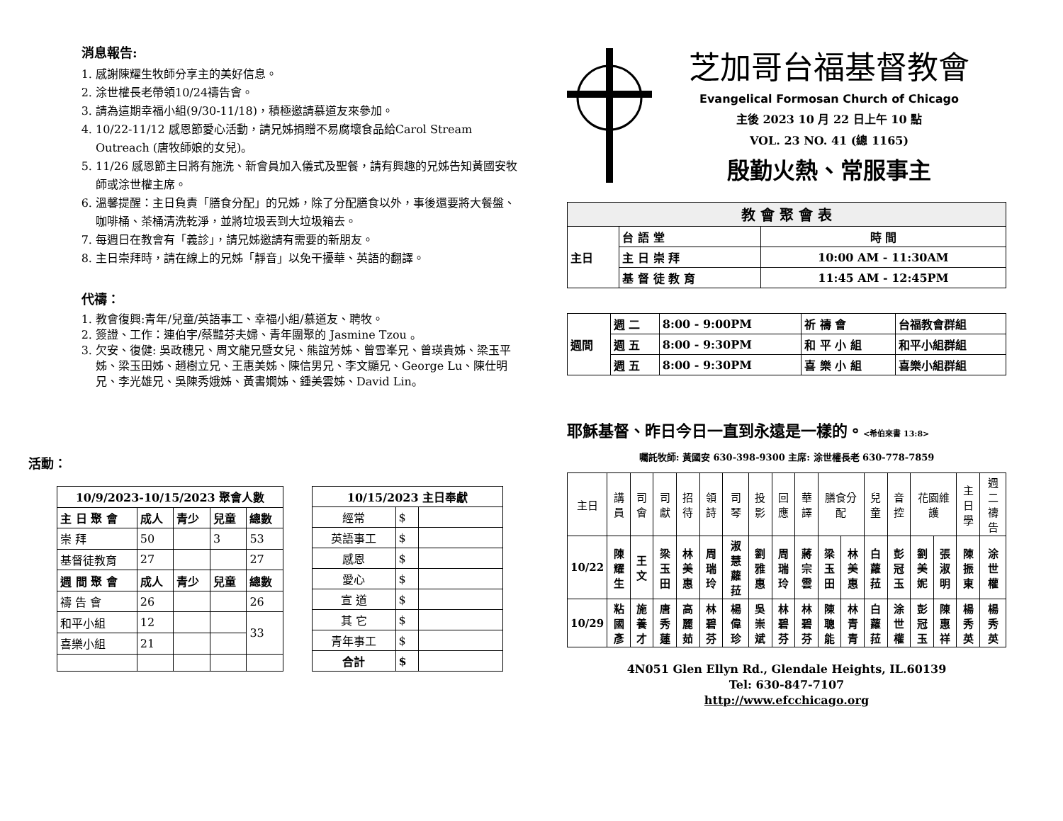消息報告:
1. 感謝陳耀生牧師分享主的美好信息。
2. 涂世權長老帶領10/24禱告會。
3. 請為這期幸福小組(9/30-11/18)，積極邀請慕道友來參加。
4. 10/22-11/12 感恩節愛心活動，請兄姊捐贈不易腐壞食品給Carol Stream Outreach (唐牧師娘的女兒)。
5. 11/26 感恩節主日將有施洗、新會員加入儀式及聖餐，請有興趣的兄姊告知黃國安牧師或涂世權主席。
6. 溫馨提醒：主日負責「膳食分配」的兄姊，除了分配膳食以外，事後還要將大餐盤、咖啡桶、茶桶清洗乾淨，並將垃圾丟到大垃圾箱去。
7. 每週日在教會有「義診」，請兄姊邀請有需要的新朋友。
8. 主日崇拜時，請在線上的兄姊「靜音」以免干擾華、英語的翻譯。
代禱：
1. 教會復興:青年/兒童/英語事工、幸福小組/慕道友、聘牧。
2. 簽證、工作：連伯宇/蔡豔芬夫婦、青年團聚的 Jasmine Tzou 。
3. 欠安、復健: 吳政穗兄、周文龍兄暨女兒、熊誼芳姊、曾雪峯兄、曾瑛貴姊、梁玉平姊、梁玉田姊、趙樹立兄、王惠美姊、陳信男兄、李文顯兄、George Lu、陳仕明兄、李光雄兄、吳陳秀娥姊、黃書嫺姊、鍾美雲姊、David Lin。
活動：
| 10/9/2023-10/15/2023 聚會人數 | | | | |
| --- | --- | --- | --- | --- |
| 主 日 聚 會 | 成人 | 青少 | 兒童 | 總數 |
| 崇 拜 | 50 | | 3 | 53 |
| 基督徒教育 | 27 | | | 27 |
| 週 間 聚 會 | 成人 | 青少 | 兒童 | 總數 |
| 禱 告 會 | 26 | | | 26 |
| 和平小組 | 12 | | | 33 |
| 喜樂小組 | 21 | | | |
| 10/15/2023 主日奉獻 | | |
| --- | --- | --- |
| 經常 | $ | |
| 英語事工 | $ | |
| 感恩 | $ | |
| 愛心 | $ | |
| 宣 道 | $ | |
| 其 它 | $ | |
| 青年事工 | $ | |
| 合計 | $ | |
芝加哥台福基督教會
Evangelical Formosan Church of Chicago
主後 2023 10 月 22 日上午 10 點
VOL. 23 NO. 41 (總 1165)
殷勤火熱、常服事主
| 教 會 聚 會 表 | | |
| --- | --- | --- |
| 主日 | 台 語 堂 | 時 間 |
| | 主 日 崇 拜 | 10:00 AM - 11:30AM |
| | 基 督 徒 教 育 | 11:45 AM - 12:45PM |
| 週間 | 週 二 | 8:00 - 9:00PM | 祈 禱 會 | 台福教會群組 |
| | 週 五 | 8:00 - 9:30PM | 和 平 小 組 | 和平小組群組 |
| | 週 五 | 8:00 - 9:30PM | 喜 樂 小 組 | 喜樂小組群組 |
耶穌基督、昨日今日一直到永遠是一樣的。<希伯來書 13:8>
囑託牧師: 黃國安 630-398-9300 主席: 涂世權長老 630-778-7859
| 主日 | 講員 | 司會 | 司獻 | 招待 | 領詩 | 司琴 | 投影 | 回應 | 華譯 | 膳食分配 | | 兒童 | 音控 | 花園維護 | | 主日學 | 週二禱告 |
| 10/22 | 陳耀生 | 王文 | 梁玉田 | 林美惠 | 周瑞玲 | 淑慧蘿菈 | 劉雅惠 | 周瑞玲 | 蔣宗雲 | 梁玉田 | 林美惠 | 白蘿菈 | 彭冠玉 | 劉美妮 | 張淑明 | 陳振東 | 涂世權 |
| 10/29 | 粘國彥 | 施養才 | 唐秀蓮 | 高麗茹 | 林碧芬 | 楊偉珍 | 吳崇斌 | 林碧芬 | 林碧芬 | 陳聰能 | 林青青 | 白蘿菈 | 涂世權 | 彭冠玉 | 陳惠祥 | 楊秀英 | 楊秀英 |
4N051 Glen Ellyn Rd., Glendale Heights, IL.60139
Tel: 630-847-7107
http://www.efcchicago.org